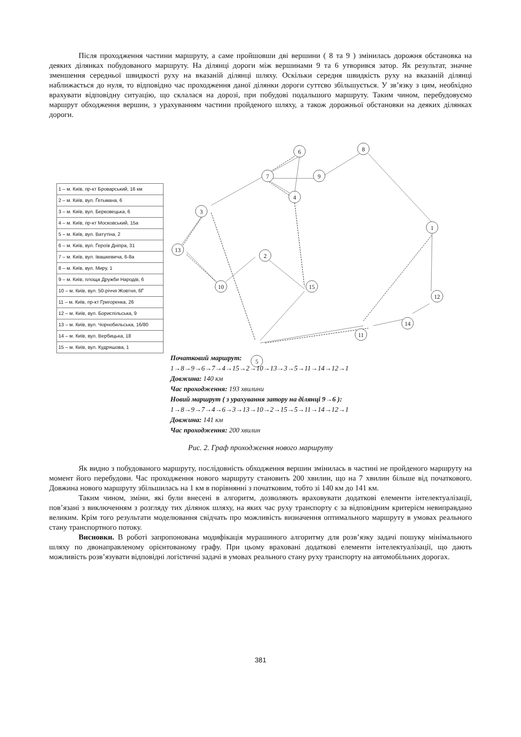Після проходження частини маршруту, а саме пройшовши дві вершини ( 8 та 9 ) змінилась дорожня обстановка на деяких ділянках побудованого маршруту. На ділянці дороги між вершинами 9 та 6 утворився затор. Як результат, значне зменшення середньої швидкості руху на вказаній ділянці шляху. Оскільки середня швидкість руху на вказаній ділянці наближається до нуля, то відповідно час проходження даної ділянки дороги суттєво збільшується. У зв’язку з цим, необхідно врахувати відповідну ситуацію, що склалася на дорозі, при побудові подальшого маршруту. Таким чином, перебудовуємо маршрут обходження вершин, з урахуванням частини пройденого шляху, а також дорожньої обстановки на деяких ділянках дороги.
6
8
7
9
4
3
1
13
2
10
15
12
14
11
5
| 1 – м. Київ, пр-кт Броварський, 16 км |
| 2 – м. Київ, вул. Гетьмана, 6 |
| 3 – м. Київ, вул. Берковецька, 6 |
| 4 – м. Київ, пр-кт Московський, 15а |
| 5 – м. Київ, вул. Ватутіна, 2 |
| 6 – м. Київ, вул. Героїв Дніпра, 31 |
| 7 – м. Київ, вул. Івашкевича, 6-8а |
| 8 – м. Київ, вул. Миру, 1 |
| 9 – м. Київ, площа Дружби Народів, 6 |
| 10 – м. Київ, вул. 50-річчя Жовтня, 6Г |
| 11 – м. Київ, пр-кт Григоренка, 26 |
| 12 – м. Київ, вул. Бориспільська, 9 |
| 13 – м. Київ, вул. Чорнобильська, 16/80 |
| 14 – м. Київ, вул. Вербицька, 18 |
| 15 – м. Київ, вул. Кудряшова, 1 |
Початковий маршрут:
1→8→9→6→7→4→15→2→10→13→3→5→11→14→12→1
Довжина: 140 км
Час проходження: 193 хвилини
Новий маршрут ( з урахування затору на ділянці 9→6 ):
1→8→9→7→4→6→3→13→10→2→15→5→11→14→12→1
Довжина: 141 км
Час проходження: 200 хвилин
Рис. 2. Граф проходження нового маршруту
Як видно з побудованого маршруту, послідовність обходження вершин змінилась в частині не пройденого маршруту на момент його перебудови. Час проходження нового маршруту становить 200 хвилин, що на 7 хвилин більше від початкового. Довжина нового маршруту збільшилась на 1 км в порівнянні з початковим, тобто зі 140 км до 141 км.
Таким чином, зміни, які були внесені в алгоритм, дозволяють враховувати додаткові елементи інтелектуалізації, пов’язані з виключенням з розгляду тих ділянок шляху, на яких час руху транспорту є за відповідним критерієм невиправдано великим. Крім того результати моделювання свідчать про можливість визначення оптимального маршруту в умовах реального стану транспортного потоку.
Висновки. В роботі запропонована модифікація мурашиного алгоритму для розв’язку задачі пошуку мінімального шляху по двонаправленому орієнтованому графу. При цьому враховані додаткові елементи інтелектуалізації, що дають можливість розв’язувати відповідні логістичні задачі в умовах реального стану руху транспорту на автомобільних дорогах.
381